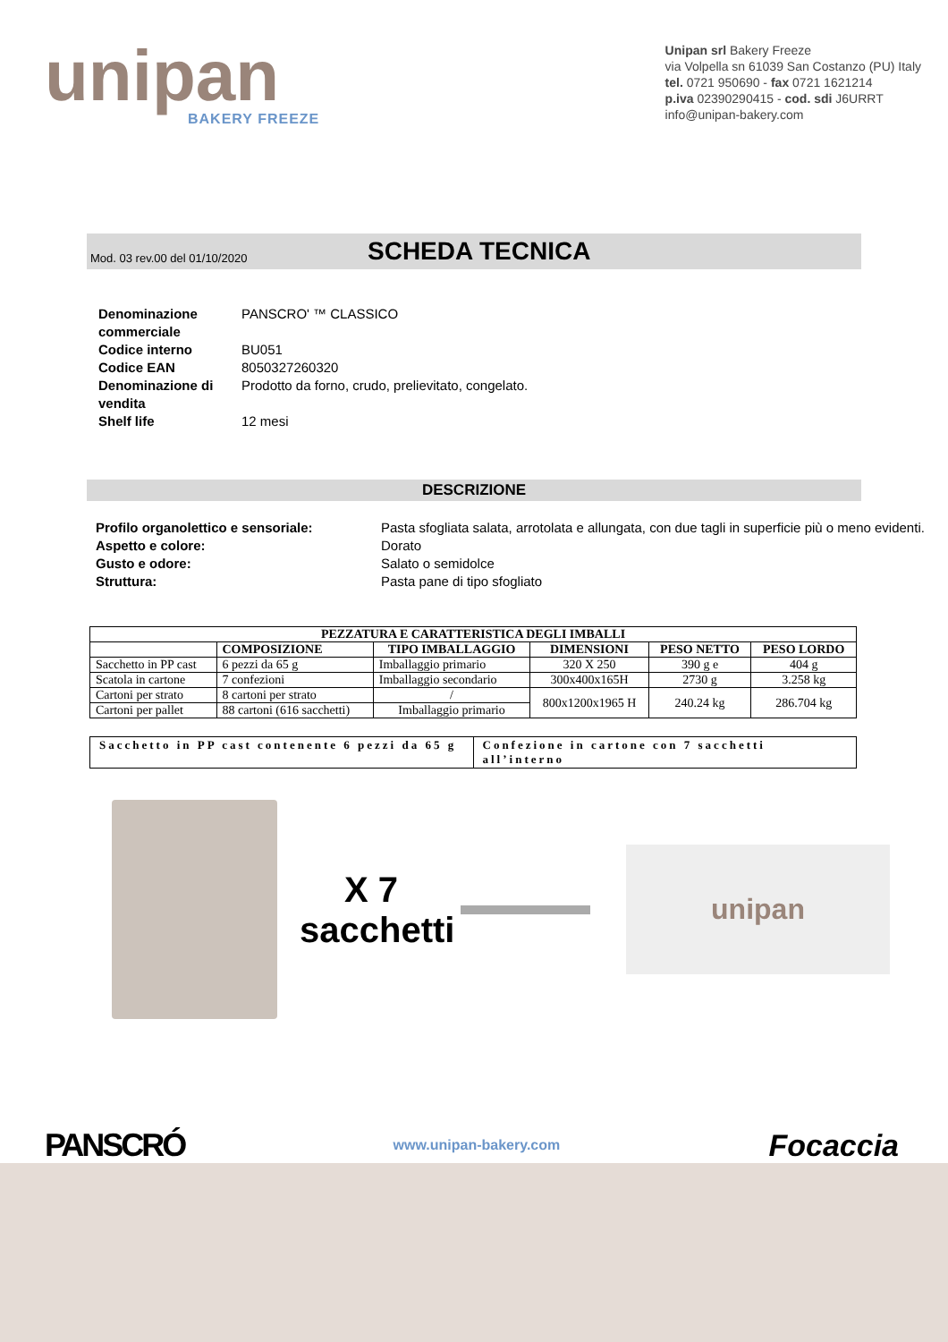unipan
BAKERY FREEZE
Unipan srl Bakery Freeze
via Volpella sn 61039 San Costanzo (PU) Italy
tel. 0721 950690 - fax 0721 1621214
p.iva 02390290415 - cod. sdi J6URRT
info@unipan-bakery.com
Mod. 03 rev.00 del 01/10/2020 SCHEDA TECNICA
Denominazione commerciale PANSCRO' ™ CLASSICO
Codice interno BU051
Codice EAN 8050327260320
Denominazione di vendita Prodotto da forno, crudo, prelievitato, congelato.
Shelf life 12 mesi
DESCRIZIONE
Profilo organolettico e sensoriale: Pasta sfogliata salata, arrotolata e allungata, con due tagli in superficie più o meno evidenti.
Aspetto e colore: Dorato
Gusto e odore: Salato o semidolce
Struttura: Pasta pane di tipo sfogliato
| PEZZATURA E CARATTERISTICA DEGLI IMBALLI | | | | | |
| --- | --- | --- | --- | --- | --- |
| | COMPOSIZIONE | TIPO IMBALLAGGIO | DIMENSIONI | PESO NETTO | PESO LORDO |
| Sacchetto in PP cast | 6 pezzi da 65 g | Imballaggio primario | 320 X 250 | 390 g e | 404 g |
| Scatola in cartone | 7 confezioni | Imballaggio secondario | 300x400x165H | 2730 g | 3.258 kg |
| Cartoni per strato | 8 cartoni per strato | / | 800x1200x1965 H | 240.24 kg | 286.704 kg |
| Cartoni per pallet | 88 cartoni (616 sacchetti) | Imballaggio primario | | | |
Sacchetto in PP cast contenente 6 pezzi da 65 g
Confezione in cartone con 7 sacchetti all’interno
X 7
sacchetti
unipan
PANSCRÓ www.unipan-bakery.com Focaccia